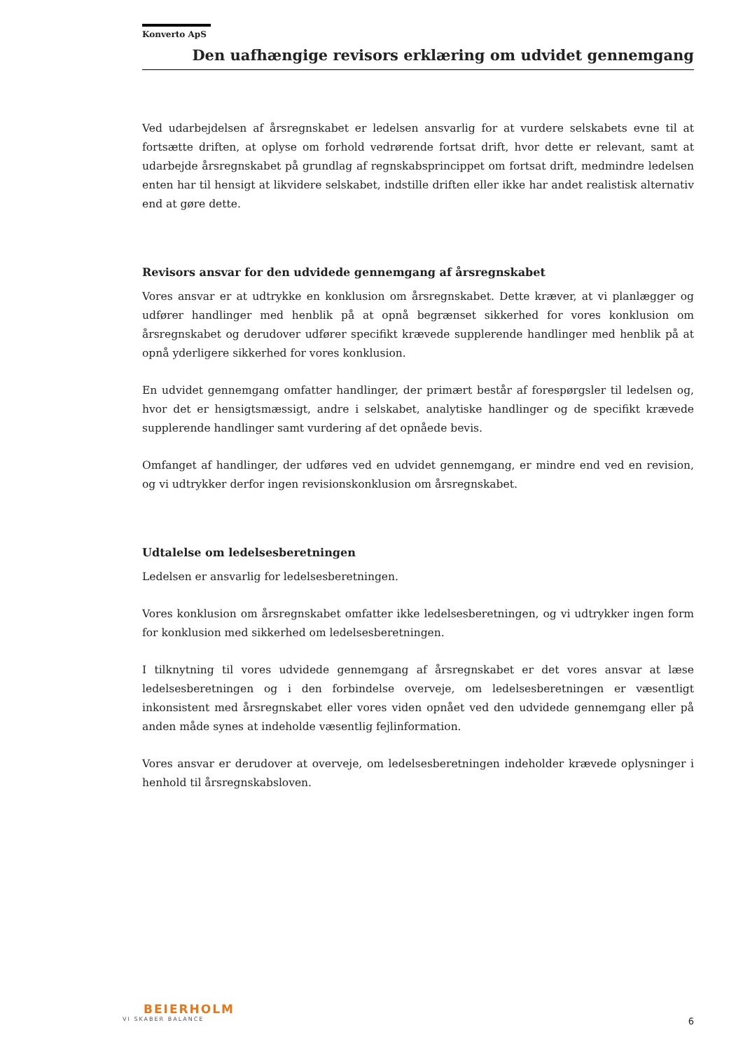Konverto ApS
Den uafhængige revisors erklæring om udvidet gennemgang
Ved udarbejdelsen af årsregnskabet er ledelsen ansvarlig for at vurdere selskabets evne til at fortsætte driften, at oplyse om forhold vedrørende fortsat drift, hvor dette er relevant, samt at udarbejde årsregnskabet på grundlag af regnskabsprincippet om fortsat drift, medmindre ledelsen enten har til hensigt at likvidere selskabet, indstille driften eller ikke har andet realistisk alternativ end at gøre dette.
Revisors ansvar for den udvidede gennemgang af årsregnskabet
Vores ansvar er at udtrykke en konklusion om årsregnskabet. Dette kræver, at vi planlægger og udfører handlinger med henblik på at opnå begrænset sikkerhed for vores konklusion om årsregnskabet og derudover udfører specifikt krævede supplerende handlinger med henblik på at opnå yderligere sikkerhed for vores konklusion.
En udvidet gennemgang omfatter handlinger, der primært består af forespørgsler til ledelsen og, hvor det er hensigtsmæssigt, andre i selskabet, analytiske handlinger og de specifikt krævede supplerende handlinger samt vurdering af det opnåede bevis.
Omfanget af handlinger, der udføres ved en udvidet gennemgang, er mindre end ved en revision, og vi udtrykker derfor ingen revisionskonklusion om årsregnskabet.
Udtalelse om ledelsesberetningen
Ledelsen er ansvarlig for ledelsesberetningen.
Vores konklusion om årsregnskabet omfatter ikke ledelsesberetningen, og vi udtrykker ingen form for konklusion med sikkerhed om ledelsesberetningen.
I tilknytning til vores udvidede gennemgang af årsregnskabet er det vores ansvar at læse ledelsesberetningen og i den forbindelse overveje, om ledelsesberetningen er væsentligt inkonsistent med årsregnskabet eller vores viden opnået ved den udvidede gennemgang eller på anden måde synes at indeholde væsentlig fejlinformation.
Vores ansvar er derudover at overveje, om ledelsesberetningen indeholder krævede oplysninger i henhold til årsregnskabsloven.
BEIERHOLM
VI SKABER BALANCE
6